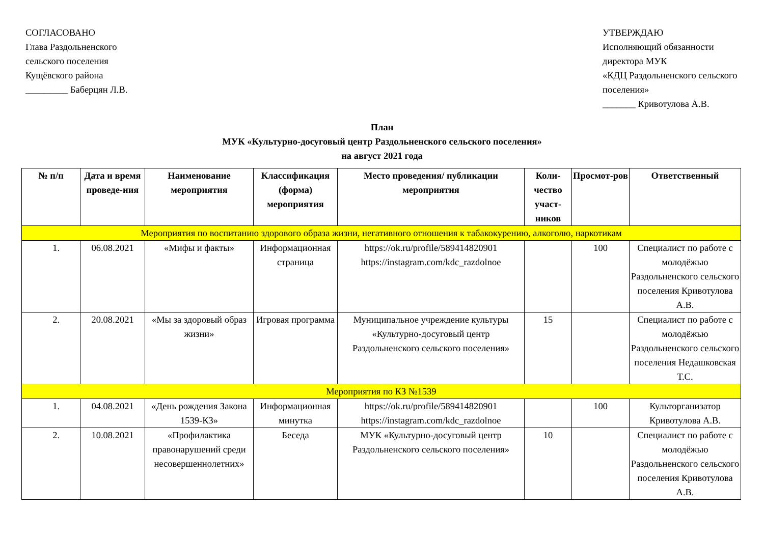СОГЛАСОВАНО
Глава Раздольненского
сельского поселения
Кущёвского района
_________ Баберцян Л.В.
УТВЕРЖДАЮ
Исполняющий обязанности директора МУК
«КДЦ Раздольненского сельского поселения»
_______ Кривотулова А.В.
План
МУК «Культурно-досуговый центр Раздольненского сельского поселения»
на август 2021 года
| № п/п | Дата и время проведе-ния | Наименование мероприятия | Классификация (форма) мероприятия | Место проведения/ публикации мероприятия | Коли-чество участ-ников | Просмот-ров | Ответственный |
| --- | --- | --- | --- | --- | --- | --- | --- |
| Мероприятия по воспитанию здорового образа жизни, негативного отношения к табакокурению, алкоголю, наркотикам | | | | | | | |
| 1. | 06.08.2021 | «Мифы и факты» | Информационная страница | https://ok.ru/profile/589414820901 https://instagram.com/kdc_razdolnoe | | 100 | Специалист по работе с молодёжью Раздольненского сельского поселения Кривотулова А.В. |
| 2. | 20.08.2021 | «Мы за здоровый образ жизни» | Игровая программа | Муниципальное учреждение культуры «Культурно-досуговый центр Раздольненского сельского поселения» | 15 | | Специалист по работе с молодёжью Раздольненского сельского поселения Недашковская Т.С. |
| Мероприятия по КЗ №1539 | | | | | | | |
| 1. | 04.08.2021 | «День рождения Закона 1539-КЗ» | Информационная минутка | https://ok.ru/profile/589414820901 https://instagram.com/kdc_razdolnoe | | 100 | Культорганизатор Кривотулова А.В. |
| 2. | 10.08.2021 | «Профилактика правонарушений среди несовершеннолетних» | Беседа | МУК «Культурно-досуговый центр Раздольненского сельского поселения» | 10 | | Специалист по работе с молодёжью Раздольненского сельского поселения Кривотулова А.В. |